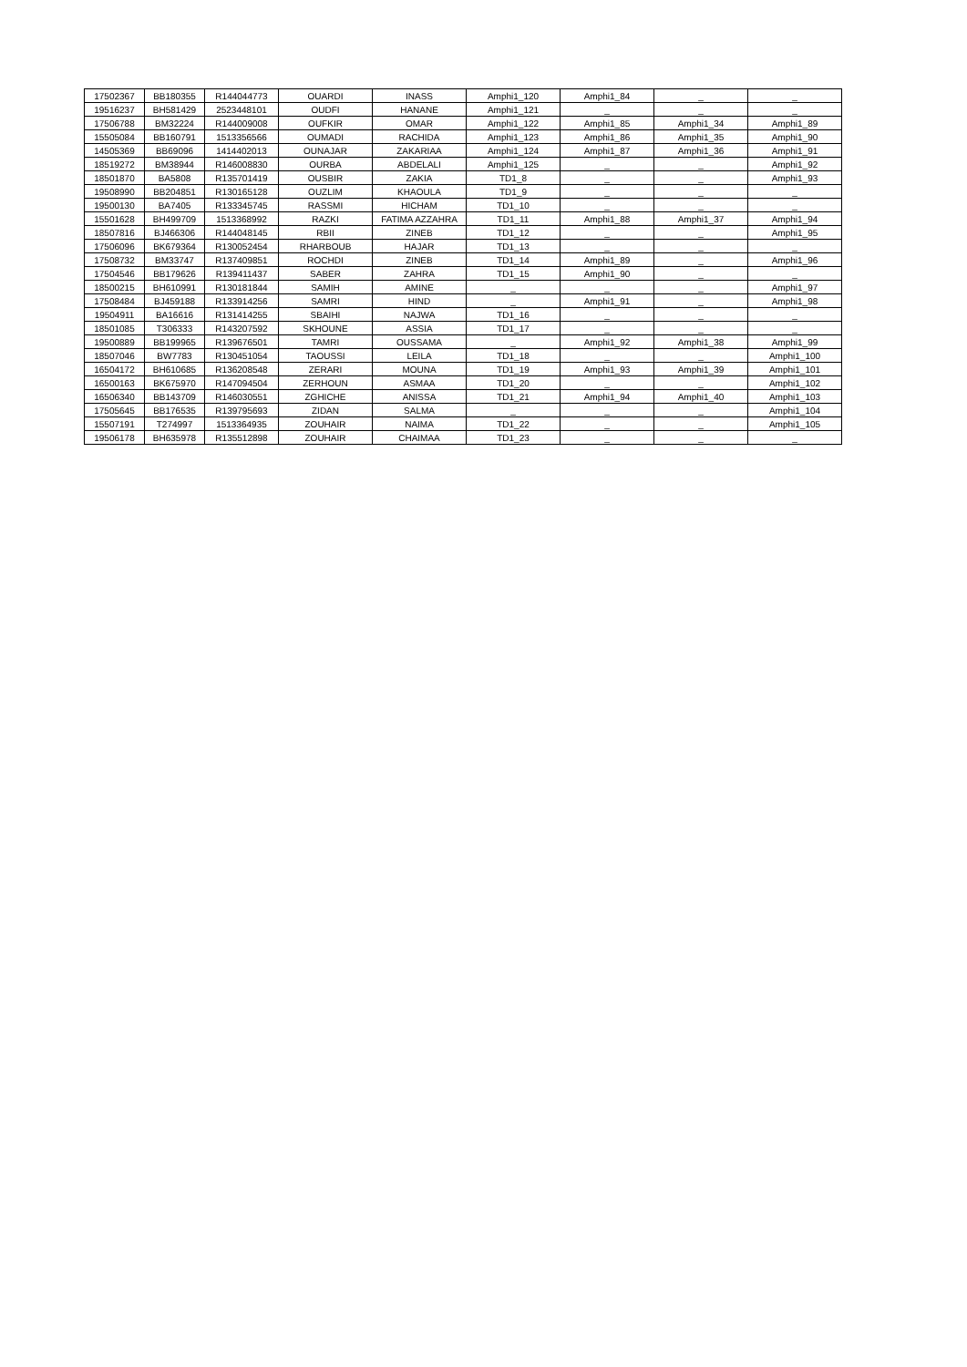| 17502367 | BB180355 | R144044773 | OUARDI | INASS | Amphi1_120 | Amphi1_84 | _ | _ |
| 19516237 | BH581429 | 2523448101 | OUDFI | HANANE | Amphi1_121 | _ | _ | _ |
| 17506788 | BM32224 | R144009008 | OUFKIR | OMAR | Amphi1_122 | Amphi1_85 | Amphi1_34 | Amphi1_89 |
| 15505084 | BB160791 | 1513356566 | OUMADI | RACHIDA | Amphi1_123 | Amphi1_86 | Amphi1_35 | Amphi1_90 |
| 14505369 | BB69096 | 1414402013 | OUNAJAR | ZAKARIAA | Amphi1_124 | Amphi1_87 | Amphi1_36 | Amphi1_91 |
| 18519272 | BM38944 | R146008830 | OURBA | ABDELALI | Amphi1_125 | _ | _ | Amphi1_92 |
| 18501870 | BA5808 | R135701419 | OUSBIR | ZAKIA | TD1_8 | _ | _ | Amphi1_93 |
| 19508990 | BB204851 | R130165128 | OUZLIM | KHAOULA | TD1_9 | _ | _ | _ |
| 19500130 | BA7405 | R133345745 | RASSMI | HICHAM | TD1_10 | _ | _ | _ |
| 15501628 | BH499709 | 1513368992 | RAZKI | FATIMA AZZAHRA | TD1_11 | Amphi1_88 | Amphi1_37 | Amphi1_94 |
| 18507816 | BJ466306 | R144048145 | RBII | ZINEB | TD1_12 | _ | _ | Amphi1_95 |
| 17506096 | BK679364 | R130052454 | RHARBOUB | HAJAR | TD1_13 | _ | _ | _ |
| 17508732 | BM33747 | R137409851 | ROCHDI | ZINEB | TD1_14 | Amphi1_89 | _ | Amphi1_96 |
| 17504546 | BB179626 | R139411437 | SABER | ZAHRA | TD1_15 | Amphi1_90 | _ | _ |
| 18500215 | BH610991 | R130181844 | SAMIH | AMINE | _ | _ | _ | Amphi1_97 |
| 17508484 | BJ459188 | R133914256 | SAMRI | HIND | _ | Amphi1_91 | _ | Amphi1_98 |
| 19504911 | BA16616 | R131414255 | SBAIHI | NAJWA | TD1_16 | _ | _ | _ |
| 18501085 | T306333 | R143207592 | SKHOUNE | ASSIA | TD1_17 | _ | _ | _ |
| 19500889 | BB199965 | R139676501 | TAMRI | OUSSAMA | _ | Amphi1_92 | Amphi1_38 | Amphi1_99 |
| 18507046 | BW7783 | R130451054 | TAOUSSI | LEILA | TD1_18 | _ | _ | Amphi1_100 |
| 16504172 | BH610685 | R136208548 | ZERARI | MOUNA | TD1_19 | Amphi1_93 | Amphi1_39 | Amphi1_101 |
| 16500163 | BK675970 | R147094504 | ZERHOUN | ASMAA | TD1_20 | _ | _ | Amphi1_102 |
| 16506340 | BB143709 | R146030551 | ZGHICHE | ANISSA | TD1_21 | Amphi1_94 | Amphi1_40 | Amphi1_103 |
| 17505645 | BB176535 | R139795693 | ZIDAN | SALMA | _ | _ | _ | Amphi1_104 |
| 15507191 | T274997 | 1513364935 | ZOUHAIR | NAIMA | TD1_22 | _ | _ | Amphi1_105 |
| 19506178 | BH635978 | R135512898 | ZOUHAIR | CHAIMAA | TD1_23 | _ | _ | _ |